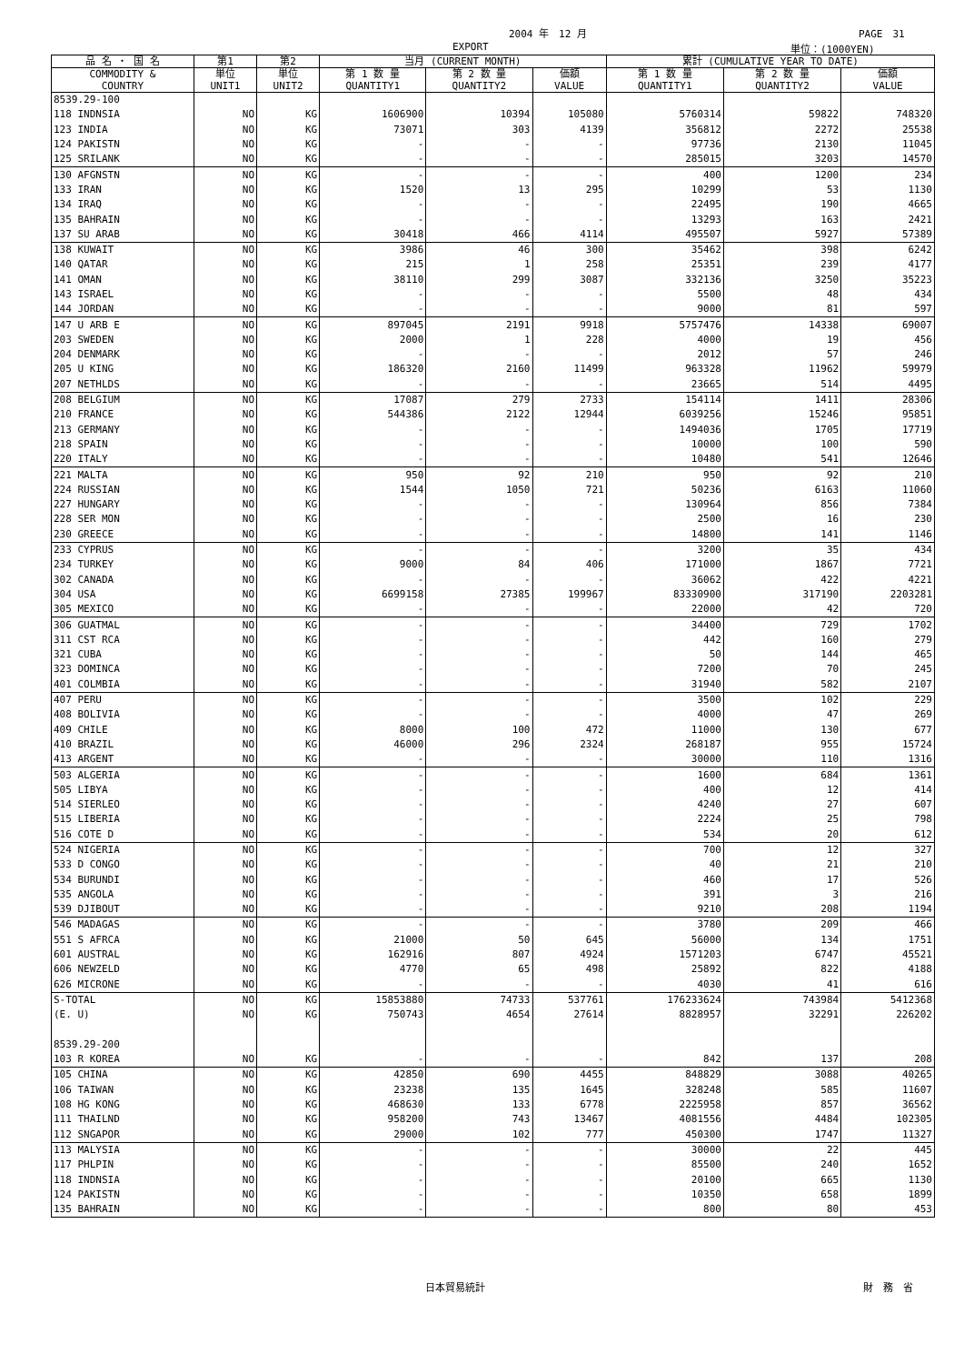2004 年　12 月 PAGE　31
EXPORT 単位：(1000YEN)
| 品 名 ・ 国 名 | 第1 | 第2 | 当月 (CURRENT MONTH) | | | 累計 (CUMULATIVE YEAR TO DATE) | | |
| --- | --- | --- | --- | --- | --- | --- | --- | --- |
| COMMODITY & COUNTRY | 単位 UNIT1 | 単位 UNIT2 | 第 1 数 量 QUANTITY1 | 第 2 数 量 QUANTITY2 | 価額 VALUE | 第 1 数 量 QUANTITY1 | 第 2 数 量 QUANTITY2 | 価額 VALUE |
| 8539.29-100 | | | | | | | | |
| 118 INDNSIA | NO | KG | 1606900 | 10394 | 105080 | 5760314 | 59822 | 748320 |
| 123 INDIA | NO | KG | 73071 | 303 | 4139 | 356812 | 2272 | 25538 |
| 124 PAKISTN | NO | KG | - | - | - | 97736 | 2130 | 11045 |
| 125 SRILANK | NO | KG | - | - | - | 285015 | 3203 | 14570 |
| 130 AFGNSTN | NO | KG | - | - | - | 400 | 1200 | 234 |
| 133 IRAN | NO | KG | 1520 | 13 | 295 | 10299 | 53 | 1130 |
| 134 IRAQ | NO | KG | - | - | - | 22495 | 190 | 4665 |
| 135 BAHRAIN | NO | KG | - | - | - | 13293 | 163 | 2421 |
| 137 SU ARAB | NO | KG | 30418 | 466 | 4114 | 495507 | 5927 | 57389 |
| 138 KUWAIT | NO | KG | 3986 | 46 | 300 | 35462 | 398 | 6242 |
| 140 QATAR | NO | KG | 215 | 1 | 258 | 25351 | 239 | 4177 |
| 141 OMAN | NO | KG | 38110 | 299 | 3087 | 332136 | 3250 | 35223 |
| 143 ISRAEL | NO | KG | - | - | - | 5500 | 48 | 434 |
| 144 JORDAN | NO | KG | - | - | - | 9000 | 81 | 597 |
| 147 U ARB E | NO | KG | 897045 | 2191 | 9918 | 5757476 | 14338 | 69007 |
| 203 SWEDEN | NO | KG | 2000 | 1 | 228 | 4000 | 19 | 456 |
| 204 DENMARK | NO | KG | - | - | - | 2012 | 57 | 246 |
| 205 U KING | NO | KG | 186320 | 2160 | 11499 | 963328 | 11962 | 59979 |
| 207 NETHLDS | NO | KG | - | - | - | 23665 | 514 | 4495 |
| 208 BELGIUM | NO | KG | 17087 | 279 | 2733 | 154114 | 1411 | 28306 |
| 210 FRANCE | NO | KG | 544386 | 2122 | 12944 | 6039256 | 15246 | 95851 |
| 213 GERMANY | NO | KG | - | - | - | 1494036 | 1705 | 17719 |
| 218 SPAIN | NO | KG | - | - | - | 10000 | 100 | 590 |
| 220 ITALY | NO | KG | - | - | - | 10480 | 541 | 12646 |
| 221 MALTA | NO | KG | 950 | 92 | 210 | 950 | 92 | 210 |
| 224 RUSSIAN | NO | KG | 1544 | 1050 | 721 | 50236 | 6163 | 11060 |
| 227 HUNGARY | NO | KG | - | - | - | 130964 | 856 | 7384 |
| 228 SER MON | NO | KG | - | - | - | 2500 | 16 | 230 |
| 230 GREECE | NO | KG | - | - | - | 14800 | 141 | 1146 |
| 233 CYPRUS | NO | KG | - | - | - | 3200 | 35 | 434 |
| 234 TURKEY | NO | KG | 9000 | 84 | 406 | 171000 | 1867 | 7721 |
| 302 CANADA | NO | KG | - | - | - | 36062 | 422 | 4221 |
| 304 USA | NO | KG | 6699158 | 27385 | 199967 | 83330900 | 317190 | 2203281 |
| 305 MEXICO | NO | KG | - | - | - | 22000 | 42 | 720 |
| 306 GUATMAL | NO | KG | - | - | - | 34400 | 729 | 1702 |
| 311 CST RCA | NO | KG | - | - | - | 442 | 160 | 279 |
| 321 CUBA | NO | KG | - | - | - | 50 | 144 | 465 |
| 323 DOMINCA | NO | KG | - | - | - | 7200 | 70 | 245 |
| 401 COLMBIA | NO | KG | - | - | - | 31940 | 582 | 2107 |
| 407 PERU | NO | KG | - | - | - | 3500 | 102 | 229 |
| 408 BOLIVIA | NO | KG | - | - | - | 4000 | 47 | 269 |
| 409 CHILE | NO | KG | 8000 | 100 | 472 | 11000 | 130 | 677 |
| 410 BRAZIL | NO | KG | 46000 | 296 | 2324 | 268187 | 955 | 15724 |
| 413 ARGENT | NO | KG | - | - | - | 30000 | 110 | 1316 |
| 503 ALGERIA | NO | KG | - | - | - | 1600 | 684 | 1361 |
| 505 LIBYA | NO | KG | - | - | - | 400 | 12 | 414 |
| 514 SIERLEO | NO | KG | - | - | - | 4240 | 27 | 607 |
| 515 LIBERIA | NO | KG | - | - | - | 2224 | 25 | 798 |
| 516 COTE D | NO | KG | - | - | - | 534 | 20 | 612 |
| 524 NIGERIA | NO | KG | - | - | - | 700 | 12 | 327 |
| 533 D CONGO | NO | KG | - | - | - | 40 | 21 | 210 |
| 534 BURUNDI | NO | KG | - | - | - | 460 | 17 | 526 |
| 535 ANGOLA | NO | KG | - | - | - | 391 | 3 | 216 |
| 539 DJIBOUT | NO | KG | - | - | - | 9210 | 208 | 1194 |
| 546 MADAGAS | NO | KG | - | - | - | 3780 | 209 | 466 |
| 551 S AFRCA | NO | KG | 21000 | 50 | 645 | 56000 | 134 | 1751 |
| 601 AUSTRAL | NO | KG | 162916 | 807 | 4924 | 1571203 | 6747 | 45521 |
| 606 NEWZELD | NO | KG | 4770 | 65 | 498 | 25892 | 822 | 4188 |
| 626 MICRONE | NO | KG | - | - | - | 4030 | 41 | 616 |
| S-TOTAL | NO | KG | 15853880 | 74733 | 537761 | 176233624 | 743984 | 5412368 |
| (E. U) | NO | KG | 750743 | 4654 | 27614 | 8828957 | 32291 | 226202 |
| 8539.29-200 | | | | | | | | |
| 103 R KOREA | NO | KG | - | - | - | 842 | 137 | 208 |
| 105 CHINA | NO | KG | 42850 | 690 | 4455 | 848829 | 3088 | 40265 |
| 106 TAIWAN | NO | KG | 23238 | 135 | 1645 | 328248 | 585 | 11607 |
| 108 HG KONG | NO | KG | 468630 | 133 | 6778 | 2225958 | 857 | 36562 |
| 111 THAILND | NO | KG | 958200 | 743 | 13467 | 4081556 | 4484 | 102305 |
| 112 SNGAPOR | NO | KG | 29000 | 102 | 777 | 450300 | 1747 | 11327 |
| 113 MALYSIA | NO | KG | - | - | - | 30000 | 22 | 445 |
| 117 PHLPIN | NO | KG | - | - | - | 85500 | 240 | 1652 |
| 118 INDNSIA | NO | KG | - | - | - | 20100 | 665 | 1130 |
| 124 PAKISTN | NO | KG | - | - | - | 10350 | 658 | 1899 |
| 135 BAHRAIN | NO | KG | - | - | - | 800 | 80 | 453 |
日本貿易統計 財　務　省